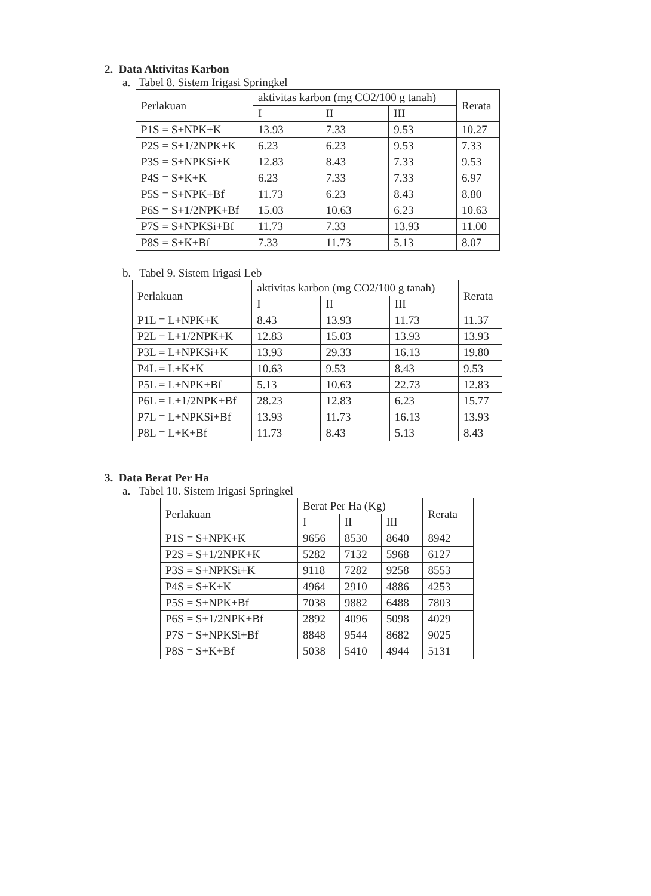2. Data Aktivitas Karbon
a. Tabel 8. Sistem Irigasi Springkel
| Perlakuan | aktivitas karbon (mg CO2/100 g tanah) | | | Rerata |
| --- | --- | --- | --- | --- |
| | I | II | III | |
| P1S = S+NPK+K | 13.93 | 7.33 | 9.53 | 10.27 |
| P2S = S+1/2NPK+K | 6.23 | 6.23 | 9.53 | 7.33 |
| P3S = S+NPKSi+K | 12.83 | 8.43 | 7.33 | 9.53 |
| P4S = S+K+K | 6.23 | 7.33 | 7.33 | 6.97 |
| P5S = S+NPK+Bf | 11.73 | 6.23 | 8.43 | 8.80 |
| P6S = S+1/2NPK+Bf | 15.03 | 10.63 | 6.23 | 10.63 |
| P7S = S+NPKSi+Bf | 11.73 | 7.33 | 13.93 | 11.00 |
| P8S = S+K+Bf | 7.33 | 11.73 | 5.13 | 8.07 |
b. Tabel 9. Sistem Irigasi Leb
| Perlakuan | aktivitas karbon (mg CO2/100 g tanah) | | | Rerata |
| --- | --- | --- | --- | --- |
| | I | II | III | |
| P1L = L+NPK+K | 8.43 | 13.93 | 11.73 | 11.37 |
| P2L = L+1/2NPK+K | 12.83 | 15.03 | 13.93 | 13.93 |
| P3L = L+NPKSi+K | 13.93 | 29.33 | 16.13 | 19.80 |
| P4L = L+K+K | 10.63 | 9.53 | 8.43 | 9.53 |
| P5L = L+NPK+Bf | 5.13 | 10.63 | 22.73 | 12.83 |
| P6L = L+1/2NPK+Bf | 28.23 | 12.83 | 6.23 | 15.77 |
| P7L = L+NPKSi+Bf | 13.93 | 11.73 | 16.13 | 13.93 |
| P8L = L+K+Bf | 11.73 | 8.43 | 5.13 | 8.43 |
3. Data Berat Per Ha
a. Tabel 10. Sistem Irigasi Springkel
| Perlakuan | Berat Per Ha (Kg) | | | Rerata |
| --- | --- | --- | --- | --- |
| | I | II | III | |
| P1S = S+NPK+K | 9656 | 8530 | 8640 | 8942 |
| P2S = S+1/2NPK+K | 5282 | 7132 | 5968 | 6127 |
| P3S = S+NPKSi+K | 9118 | 7282 | 9258 | 8553 |
| P4S = S+K+K | 4964 | 2910 | 4886 | 4253 |
| P5S = S+NPK+Bf | 7038 | 9882 | 6488 | 7803 |
| P6S = S+1/2NPK+Bf | 2892 | 4096 | 5098 | 4029 |
| P7S = S+NPKSi+Bf | 8848 | 9544 | 8682 | 9025 |
| P8S = S+K+Bf | 5038 | 5410 | 4944 | 5131 |